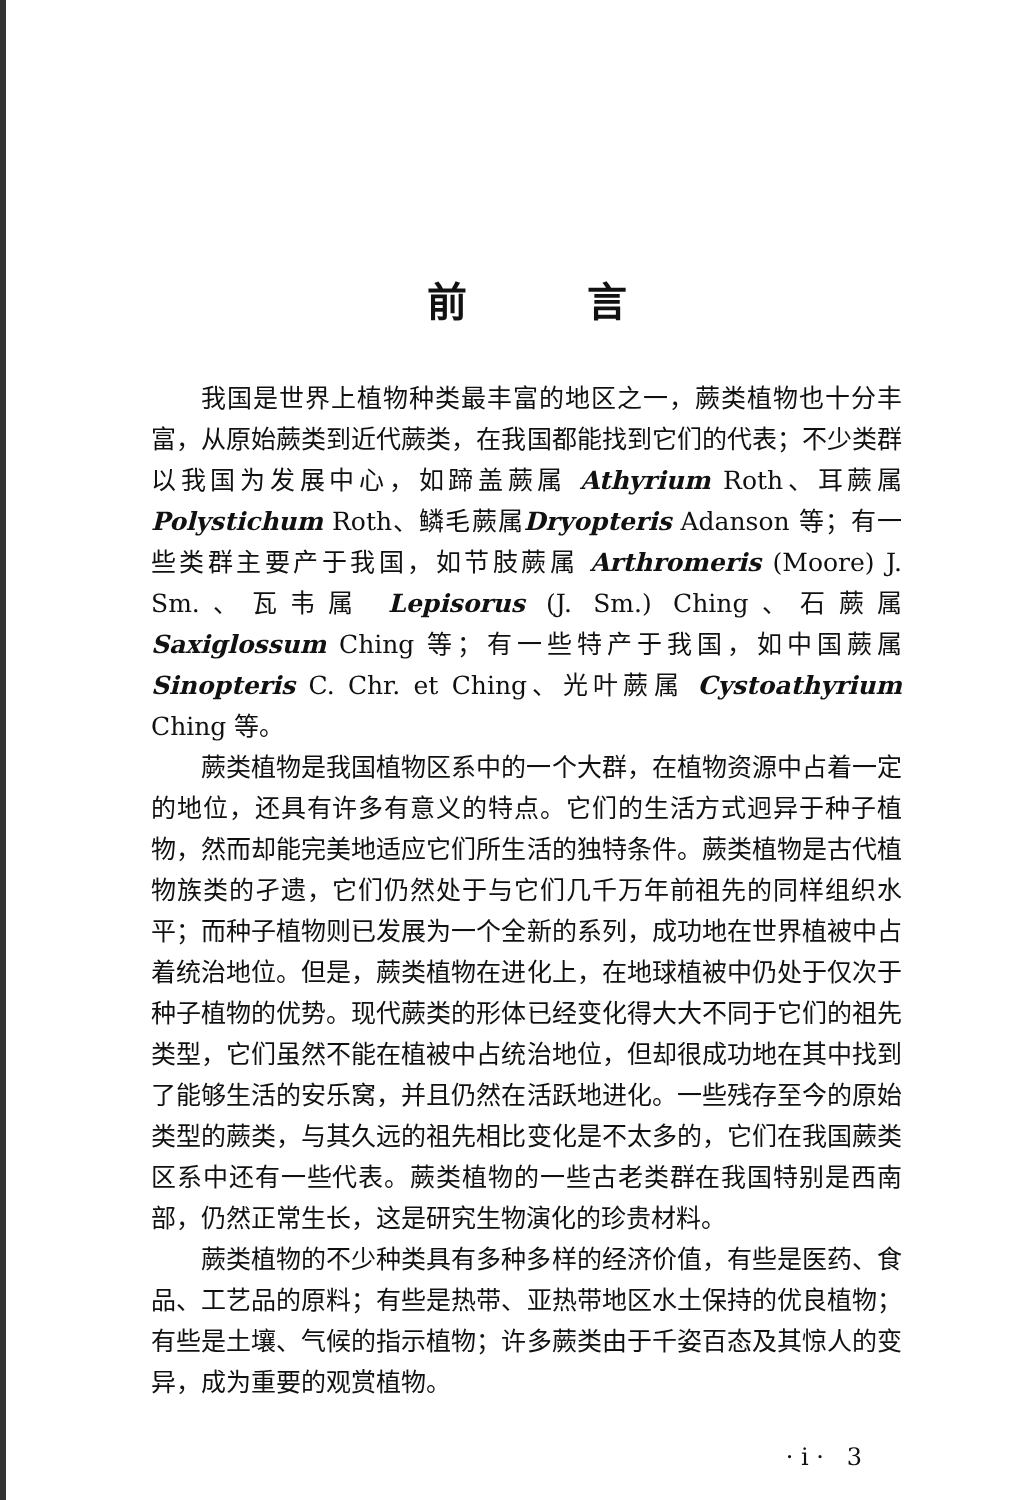前言
我国是世界上植物种类最丰富的地区之一，蕨类植物也十分丰富，从原始蕨类到近代蕨类，在我国都能找到它们的代表；不少类群以我国为发展中心，如蹄盖蕨属 Athyrium Roth、耳蕨属 Polystichum Roth、鳞毛蕨属Dryopteris Adanson 等；有一些类群主要产于我国，如节肢蕨属 Arthromeris (Moore) J. Sm.、瓦韦属 Lepisorus (J. Sm.) Ching、石蕨属 Saxiglossum Ching 等；有一些特产于我国，如中国蕨属 Sinopteris C. Chr. et Ching、光叶蕨属 Cystoathyrium Ching 等。
蕨类植物是我国植物区系中的一个大群，在植物资源中占着一定的地位，还具有许多有意义的特点。它们的生活方式迥异于种子植物，然而却能完美地适应它们所生活的独特条件。蕨类植物是古代植物族类的孑遗，它们仍然处于与它们几千万年前祖先的同样组织水平；而种子植物则已发展为一个全新的系列，成功地在世界植被中占着统治地位。但是，蕨类植物在进化上，在地球植被中仍处于仅次于种子植物的优势。现代蕨类的形体已经变化得大大不同于它们的祖先类型，它们虽然不能在植被中占统治地位，但却很成功地在其中找到了能够生活的安乐窝，并且仍然在活跃地进化。一些残存至今的原始类型的蕨类，与其久远的祖先相比变化是不太多的，它们在我国蕨类区系中还有一些代表。蕨类植物的一些古老类群在我国特别是西南部，仍然正常生长，这是研究生物演化的珍贵材料。
蕨类植物的不少种类具有多种多样的经济价值，有些是医药、食品、工艺品的原料；有些是热带、亚热带地区水土保持的优良植物；有些是土壤、气候的指示植物；许多蕨类由于千姿百态及其惊人的变异，成为重要的观赏植物。
· i · 3